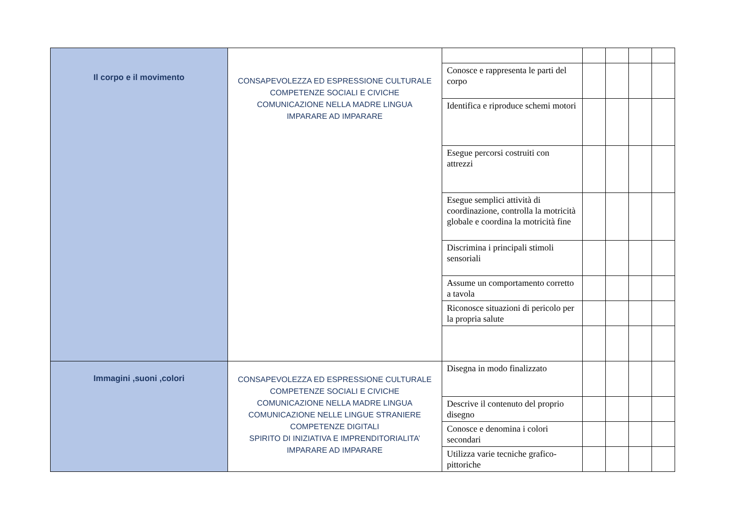| Il corpo e il movimento | CONSAPEVOLEZZA ED ESPRESSIONE CULTURALE COMPETENZE SOCIALI E CIVICHE COMUNICAZIONE NELLA MADRE LINGUA IMPARARE AD IMPARARE | | | | | |
| | | Conosce e rappresenta le parti del corpo | | | | |
| | | Identifica e riproduce schemi motori | | | | |
| | | Esegue percorsi costruiti con attrezzi | | | | |
| | | Esegue semplici attività di coordinazione, controlla la motricità globale e coordina la motricità fine | | | | |
| | | Discrimina i principali stimoli sensoriali | | | | |
| | | Assume un comportamento corretto a tavola | | | | |
| | | Riconosce situazioni di pericolo per la propria salute | | | | |
| Immagini ,suoni ,colori | CONSAPEVOLEZZA ED ESPRESSIONE CULTURALE COMPETENZE SOCIALI E CIVICHE COMUNICAZIONE NELLA MADRE LINGUA COMUNICAZIONE NELLE LINGUE STRANIERE COMPETENZE DIGITALI SPIRITO DI INIZIATIVA E IMPRENDITORIALITA’ IMPARARE AD IMPARARE | Disegna in modo finalizzato | | | | |
| | | Descrive il contenuto del proprio disegno | | | | |
| | | Conosce e denomina i colori secondari | | | | |
| | | Utilizza varie tecniche grafico-pittoriche | | | | |